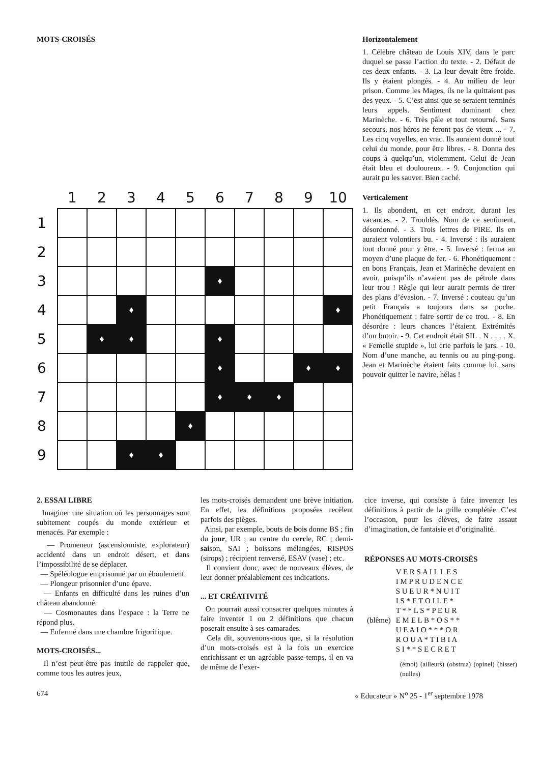MOTS-CROISÉS
| | 1 | 2 | 3 | 4 | 5 | 6 | 7 | 8 | 9 | 10 |
| --- | --- | --- | --- | --- | --- | --- | --- | --- | --- | --- |
| 1 | | | | | | | | | | |
| 2 | | | | | | | | | | |
| 3 | | | | | | ♦ | | | | |
| 4 | | | ♦ | | | | | | | ♦ |
| 5 | | ♦ | ♦ | | | ♦ | | | | |
| 6 | | | | | | ♦ | | | ♦ | ♦ |
| 7 | | | | | | ♦ | ♦ | ♦ | | |
| 8 | | | | | ♦ | | | | | |
| 9 | | | ♦ | ♦ | | | | | | |
Horizontalement
1. Célèbre château de Louis XIV, dans le parc duquel se passe l’action du texte. - 2. Défaut de ces deux enfants. - 3. La leur devait être froide. Ils y étaient plongés. - 4. Au milieu de leur prison. Comme les Mages, ils ne la quittaient pas des yeux. - 5. C’est ainsi que se seraient terminés leurs appels. Sentiment dominant chez Marinèche. - 6. Très pâle et tout retourné. Sans secours, nos héros ne feront pas de vieux ... - 7. Les cinq voyelles, en vrac. Ils auraient donné tout celui du monde, pour être libres. - 8. Donna des coups à quelqu’un, violemment. Celui de Jean était bleu et douloureux. - 9. Conjonction qui aurait pu les sauver. Bien caché.
Verticalement
1. Ils abondent, en cet endroit, durant les vacances. - 2. Troublés. Nom de ce sentiment, désordonné. - 3. Trois lettres de PIRE. Ils en auraient volontiers bu. - 4. Inversé : ils auraient tout donné pour y être. - 5. Inversé : ferma au moyen d’une plaque de fer. - 6. Phonétiquement : en bons Français, Jean et Marinèche devaient en avoir, puisqu’ils n’avaient pas de pétrole dans leur trou ! Règle qui leur aurait permis de tirer des plans d’évasion. - 7. Inversé : couteau qu’un petit Français a toujours dans sa poche. Phonétiquement : faire sortir de ce trou. - 8. En désordre : leurs chances l’étaient. Extrémités d’un butoir. - 9. Cet endroit était SIL . N . . . . X. « Femelle stupide », lui crie parfois le jars. - 10. Nom d’une manche, au tennis ou au ping-pong. Jean et Marinèche étaient faits comme lui, sans pouvoir quitter le navire, hélas !
2. ESSAI LIBRE
Imaginer une situation où les personnages sont subitement coupés du monde extérieur et menacés. Par exemple :
— Promeneur (ascensionniste, explorateur) accidenté dans un endroit désert, et dans l’impossibilité de se déplacer.
— Spéléologue emprisonné par un éboulement.
— Plongeur prisonnier d’une épave.
— Enfants en difficulté dans les ruines d’un château abandonné.
— Cosmonautes dans l’espace : la Terre ne répond plus.
— Enfermé dans une chambre frigorifique.
MOTS-CROISÉS...
Il n’est peut-être pas inutile de rappeler que, comme tous les autres jeux,
les mots-croisés demandent une brève initiation. En effet, les définitions proposées recèlent parfois des pièges.
Ainsi, par exemple, bouts de bois donne BS ; fin du jour, UR ; au centre du cercle, RC ; demi-saison, SAI ; boissons mélangées, RISPOS (sirops) ; récipient renversé, ESAV (vase) ; etc.
Il convient donc, avec de nouveaux élèves, de leur donner préalablement ces indications.
... ET CRÉATIVITÉ
On pourrait aussi consacrer quelques minutes à faire inventer 1 ou 2 définitions que chacun poserait ensuite à ses camarades.
Cela dit, souvenons-nous que, si la résolution d’un mots-croisés est à la fois un exercice enrichissant et un agréable passe-temps, il en va de même de l’exer-
cice inverse, qui consiste à faire inventer les définitions à partir de la grille complétée. C’est l’occasion, pour les élèves, de faire assaut d’imagination, de fantaisie et d’originalité.
RÉPONSES AU MOTS-CROISÉS
| | V E R S A I L L E S |
| | I M P R U D E N C E |
| | S U E U R * N U I T |
| | I S * E T O I L E * |
| | T * * L S * P E U R |
| (blême) | E M E L B * O S * * |
| | U E A I O * * * O R |
| | R O U A * T I B I A |
| | S I * * S E C R E T |
(émoi) (ailleurs) (obstrua) (opinel) (hisser) (nulles)
674 « Educateur » N<sup>o</sup> 25 - 1<sup>er</sup> septembre 1978